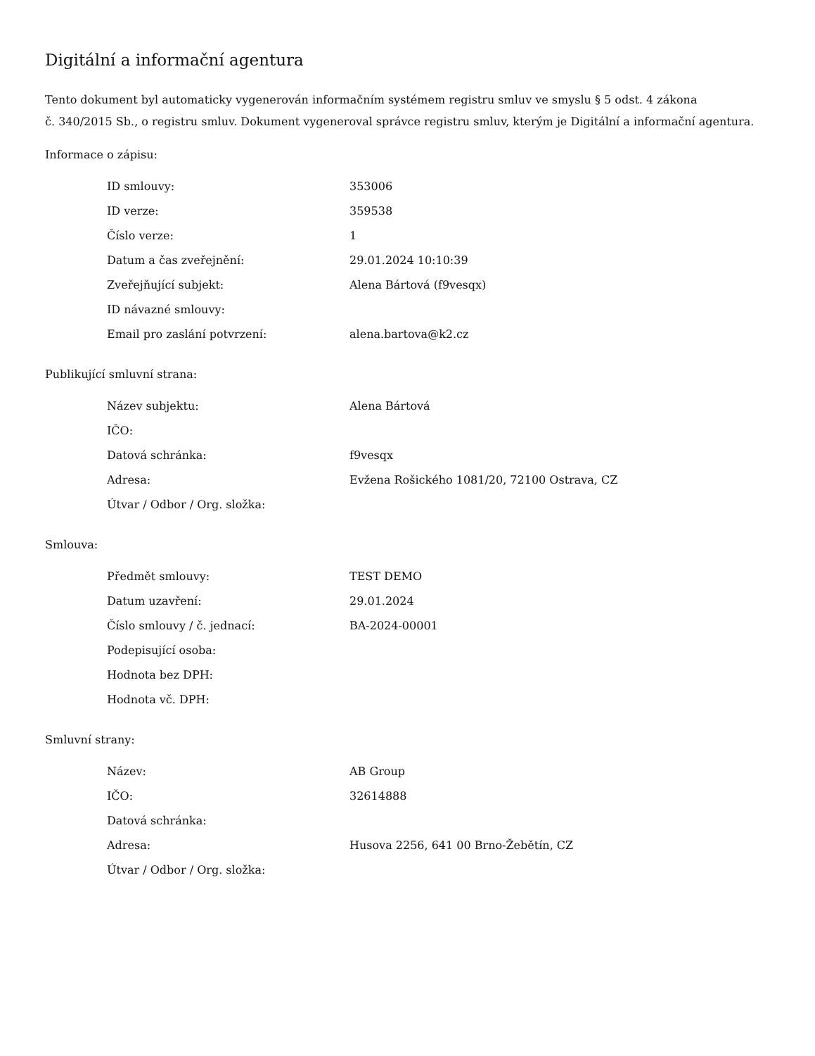Digitální a informační agentura
Tento dokument byl automaticky vygenerován informačním systémem registru smluv ve smyslu § 5 odst. 4 zákona
č. 340/2015 Sb., o registru smluv. Dokument vygeneroval správce registru smluv, kterým je Digitální a informační agentura.
Informace o zápisu:
| ID smlouvy: | 353006 |
| ID verze: | 359538 |
| Číslo verze: | 1 |
| Datum a čas zveřejnění: | 29.01.2024 10:10:39 |
| Zveřejňující subjekt: | Alena Bártová (f9vesqx) |
| ID návazné smlouvy: | |
| Email pro zaslání potvrzení: | alena.bartova@k2.cz |
Publikující smluvní strana:
| Název subjektu: | Alena Bártová |
| IČO: | |
| Datová schránka: | f9vesqx |
| Adresa: | Evžena Rošického 1081/20, 72100 Ostrava, CZ |
| Útvar / Odbor / Org. složka: | |
Smlouva:
| Předmět smlouvy: | TEST DEMO |
| Datum uzavření: | 29.01.2024 |
| Číslo smlouvy / č. jednací: | BA-2024-00001 |
| Podepisující osoba: | |
| Hodnota bez DPH: | |
| Hodnota vč. DPH: | |
Smluvní strany:
| Název: | AB Group |
| IČO: | 32614888 |
| Datová schránka: | |
| Adresa: | Husova 2256, 641 00 Brno-Žebětín, CZ |
| Útvar / Odbor / Org. složka: | |